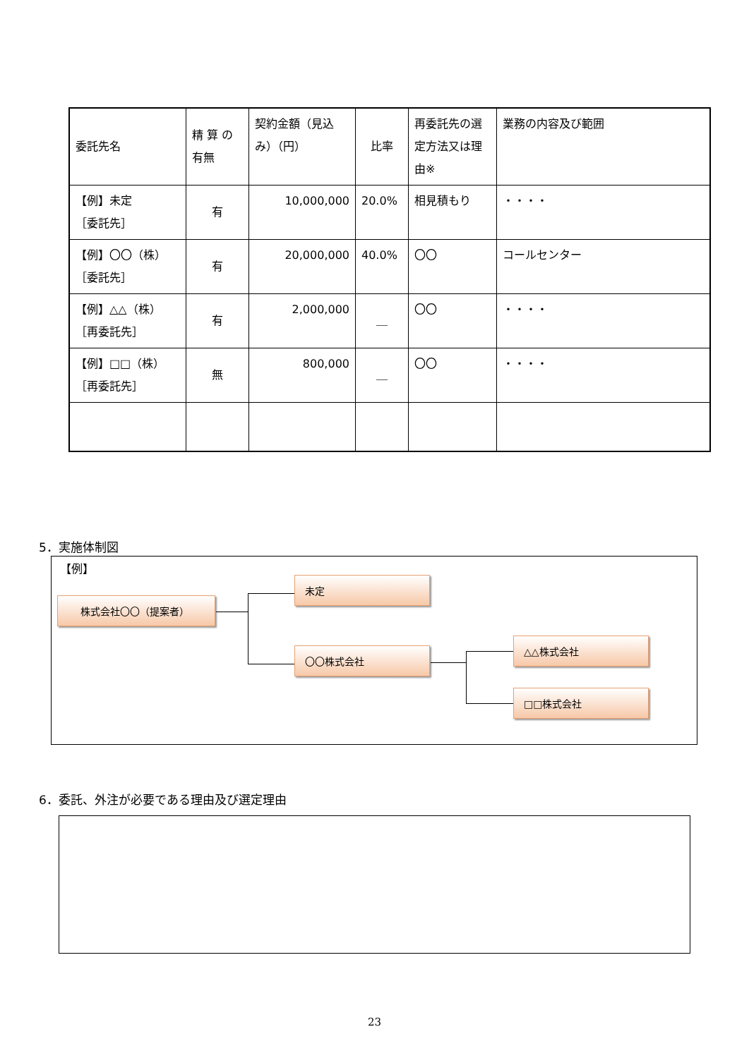| 委託先名 | 精 算 の 有無 | 契約金額（見込み）（円） | 比率 | 再委託先の選定方法又は理由※ | 業務の内容及び範囲 |
| 【例】未定 ［委託先］ | 有 | 10,000,000 | 20.0% | 相見積もり | ・・・・ |
| 【例】〇〇（株） ［委託先］ | 有 | 20,000,000 | 40.0% | 〇〇 | コールセンター |
| 【例】△△（株） ［再委託先］ | 有 | 2,000,000 | ＿ | 〇〇 | ・・・・ |
| 【例】□□（株） ［再委託先］ | 無 | 800,000 | ＿ | 〇〇 | ・・・・ |
5．実施体制図
【例】
株式会社〇〇（提案者）
未定
〇〇株式会社
△△株式会社
□□株式会社
6．委託、外注が必要である理由及び選定理由
23